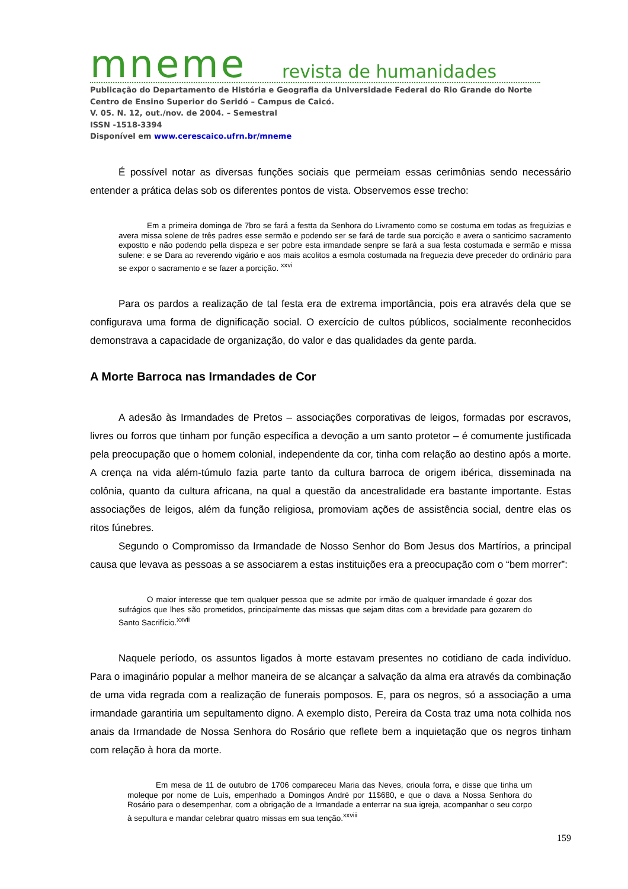mneme revista de humanidades
Publicação do Departamento de História e Geografia da Universidade Federal do Rio Grande do Norte
Centro de Ensino Superior do Seridó – Campus de Caicó.
V. 05. N. 12, out./nov. de 2004. – Semestral
ISSN -1518-3394
Disponível em www.cerescaico.ufrn.br/mneme
É possível notar as diversas funções sociais que permeiam essas cerimônias sendo necessário entender a prática delas sob os diferentes pontos de vista. Observemos esse trecho:
Em a primeira dominga de 7bro se fará a festta da Senhora do Livramento como se costuma em todas as freguizias e avera missa solene de três padres esse sermão e podendo ser se fará de tarde sua porcição e avera o santicimo sacramento expostto e não podendo pella dispeza e ser pobre esta irmandade senpre se fará a sua festa costumada e sermão e missa sulene: e se Dara ao reverendo vigário e aos mais acolitos a esmola costumada na freguezia deve preceder do ordinário para se expor o sacramento e se fazer a porcição. <sup>xxvi</sup>
Para os pardos a realização de tal festa era de extrema importância, pois era através dela que se configurava uma forma de dignificação social. O exercício de cultos públicos, socialmente reconhecidos demonstrava a capacidade de organização, do valor e das qualidades da gente parda.
A Morte Barroca nas Irmandades de Cor
A adesão às Irmandades de Pretos – associações corporativas de leigos, formadas por escravos, livres ou forros que tinham por função específica a devoção a um santo protetor – é comumente justificada pela preocupação que o homem colonial, independente da cor, tinha com relação ao destino após a morte. A crença na vida além-túmulo fazia parte tanto da cultura barroca de origem ibérica, disseminada na colônia, quanto da cultura africana, na qual a questão da ancestralidade era bastante importante. Estas associações de leigos, além da função religiosa, promoviam ações de assistência social, dentre elas os ritos fúnebres.
Segundo o Compromisso da Irmandade de Nosso Senhor do Bom Jesus dos Martírios, a principal causa que levava as pessoas a se associarem a estas instituições era a preocupação com o “bem morrer”:
O maior interesse que tem qualquer pessoa que se admite por irmão de qualquer irmandade é gozar dos sufrágios que lhes são prometidos, principalmente das missas que sejam ditas com a brevidade para gozarem do Santo Sacrifício.<sup>xxvii</sup>
Naquele período, os assuntos ligados à morte estavam presentes no cotidiano de cada indivíduo. Para o imaginário popular a melhor maneira de se alcançar a salvação da alma era através da combinação de uma vida regrada com a realização de funerais pomposos. E, para os negros, só a associação a uma irmandade garantiria um sepultamento digno. A exemplo disto, Pereira da Costa traz uma nota colhida nos anais da Irmandade de Nossa Senhora do Rosário que reflete bem a inquietação que os negros tinham com relação à hora da morte.
Em mesa de 11 de outubro de 1706 compareceu Maria das Neves, crioula forra, e disse que tinha um moleque por nome de Luís, empenhado a Domingos André por 11$680, e que o dava a Nossa Senhora do Rosário para o desempenhar, com a obrigação de a Irmandade a enterrar na sua igreja, acompanhar o seu corpo à sepultura e mandar celebrar quatro missas em sua tenção.<sup>xxviii</sup>
159